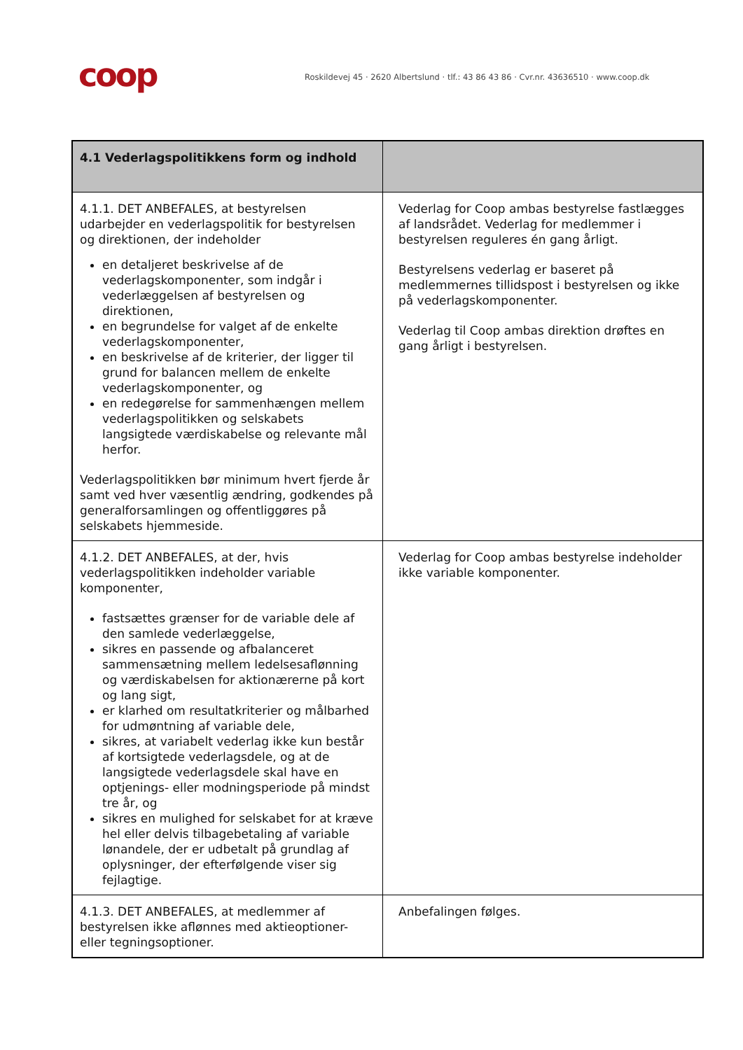coop
Roskildevej 45 · 2620 Albertslund · tlf.: 43 86 43 86 · Cvr.nr. 43636510 · www.coop.dk
| 4.1 Vederlagspolitikkens form og indhold | |
| --- | --- |
| 4.1.1. DET ANBEFALES, at bestyrelsen udarbejder en vederlagspolitik for bestyrelsen og direktionen, der indeholder en detaljeret beskrivelse af de vederlagskomponenter, som indgår i vederlæggelsen af bestyrelsen og direktionen, en begrundelse for valget af de enkelte vederlagskomponenter, en beskrivelse af de kriterier, der ligger til grund for balancen mellem de enkelte vederlagskomponenter, og en redegørelse for sammenhængen mellem vederlagspolitikken og selskabets langsigtede værdiskabelse og relevante mål herfor. Vederlagspolitikken bør minimum hvert fjerde år samt ved hver væsentlig ændring, godkendes på generalforsamlingen og offentliggøres på selskabets hjemmeside. | Vederlag for Coop ambas bestyrelse fastlægges af landsrådet. Vederlag for medlemmer i bestyrelsen reguleres én gang årligt. Bestyrelsens vederlag er baseret på medlemmernes tillidspost i bestyrelsen og ikke på vederlagskomponenter. Vederlag til Coop ambas direktion drøftes en gang årligt i bestyrelsen. |
| 4.1.2. DET ANBEFALES, at der, hvis vederlagspolitikken indeholder variable komponenter, fastsættes grænser for de variable dele af den samlede vederlæggelse, sikres en passende og afbalanceret sammensætning mellem ledelsesaflønning og værdiskabelsen for aktionærerne på kort og lang sigt, er klarhed om resultatkriterier og målbarhed for udmøntning af variable dele, sikres, at variabelt vederlag ikke kun består af kortsigtede vederlagsdele, og at de langsigtede vederlagsdele skal have en optjenings- eller modningsperiode på mindst tre år, og sikres en mulighed for selskabet for at kræve hel eller delvis tilbagebetaling af variable lønandele, der er udbetalt på grundlag af oplysninger, der efterfølgende viser sig fejlagtige. | Vederlag for Coop ambas bestyrelse indeholder ikke variable komponenter. |
| 4.1.3. DET ANBEFALES, at medlemmer af bestyrelsen ikke aflønnes med aktieoptioner- eller tegningsoptioner. | Anbefalingen følges. |